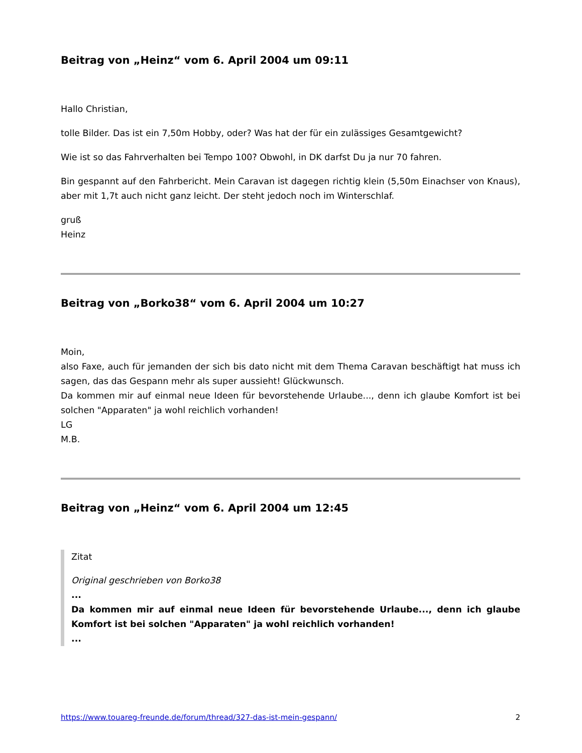Beitrag von „Heinz“ vom 6. April 2004 um 09:11
Hallo Christian,
tolle Bilder. Das ist ein 7,50m Hobby, oder? Was hat der für ein zulässiges Gesamtgewicht?
Wie ist so das Fahrverhalten bei Tempo 100? Obwohl, in DK darfst Du ja nur 70 fahren.
Bin gespannt auf den Fahrbericht. Mein Caravan ist dagegen richtig klein (5,50m Einachser von Knaus), aber mit 1,7t auch nicht ganz leicht. Der steht jedoch noch im Winterschlaf.
gruß
Heinz
Beitrag von „Borko38“ vom 6. April 2004 um 10:27
Moin,
also Faxe, auch für jemanden der sich bis dato nicht mit dem Thema Caravan beschäftigt hat muss ich sagen, das das Gespann mehr als super aussieht! Glückwunsch.
Da kommen mir auf einmal neue Ideen für bevorstehende Urlaube..., denn ich glaube Komfort ist bei solchen "Apparaten" ja wohl reichlich vorhanden!
LG
M.B.
Beitrag von „Heinz“ vom 6. April 2004 um 12:45
Zitat
Original geschrieben von Borko38
...
Da kommen mir auf einmal neue Ideen für bevorstehende Urlaube..., denn ich glaube Komfort ist bei solchen "Apparaten" ja wohl reichlich vorhanden!
...
https://www.touareg-freunde.de/forum/thread/327-das-ist-mein-gespann/ 2